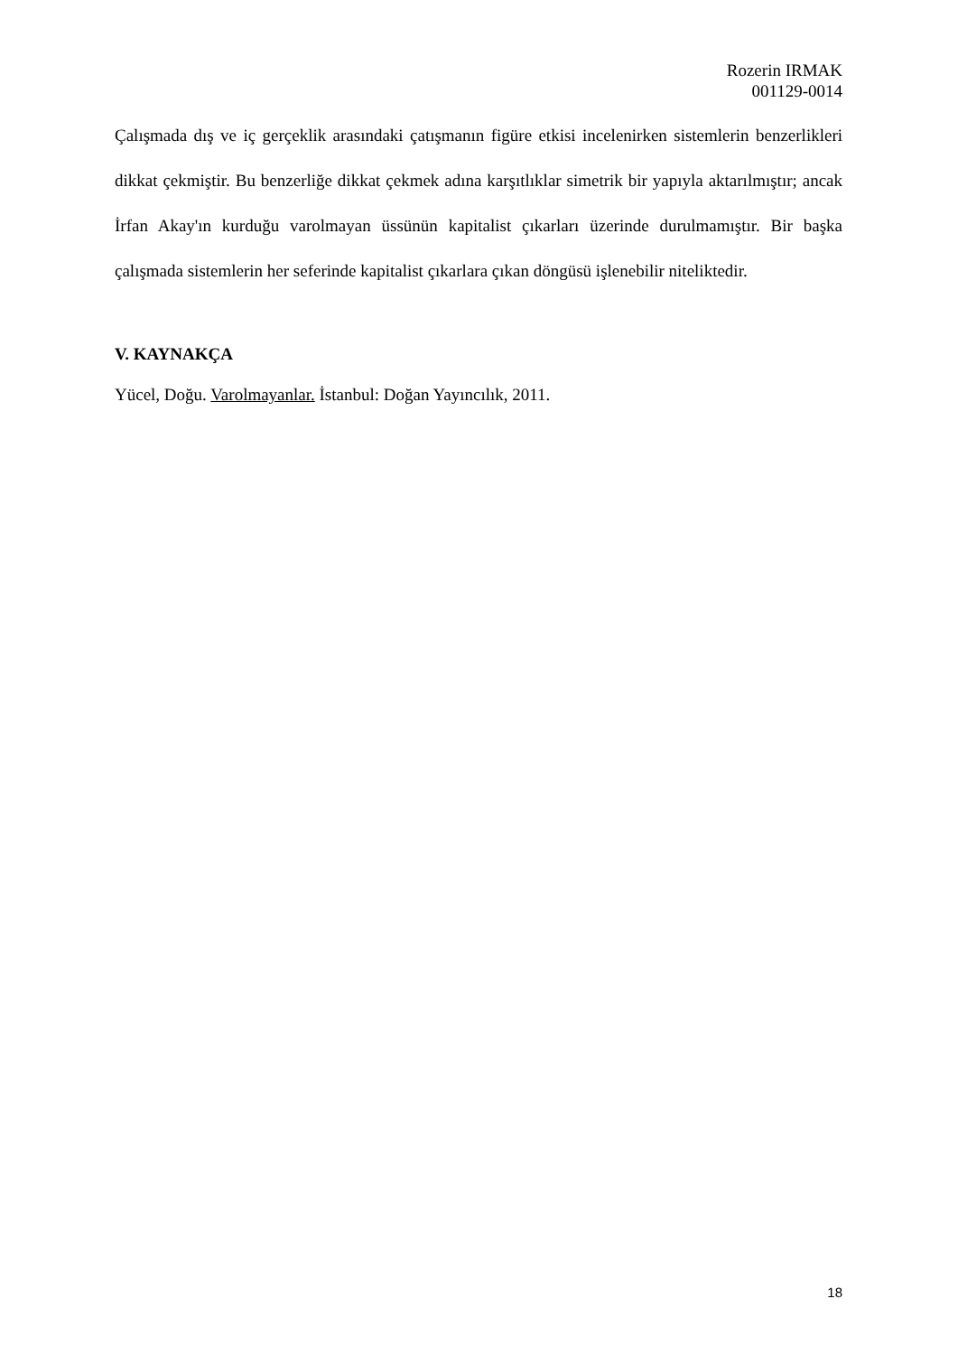Rozerin IRMAK
001129-0014
Çalışmada dış ve iç gerçeklik arasındaki çatışmanın figüre etkisi incelenirken sistemlerin benzerlikleri dikkat çekmiştir. Bu benzerliğe dikkat çekmek adına karşıtlıklar simetrik bir yapıyla aktarılmıştır; ancak İrfan Akay'ın kurduğu varolmayan üssünün kapitalist çıkarları üzerinde durulmamıştır. Bir başka çalışmada sistemlerin her seferinde kapitalist çıkarlara çıkan döngüsü işlenebilir niteliktedir.
V. KAYNAKÇA
Yücel, Doğu. Varolmayanlar. İstanbul: Doğan Yayıncılık, 2011.
18